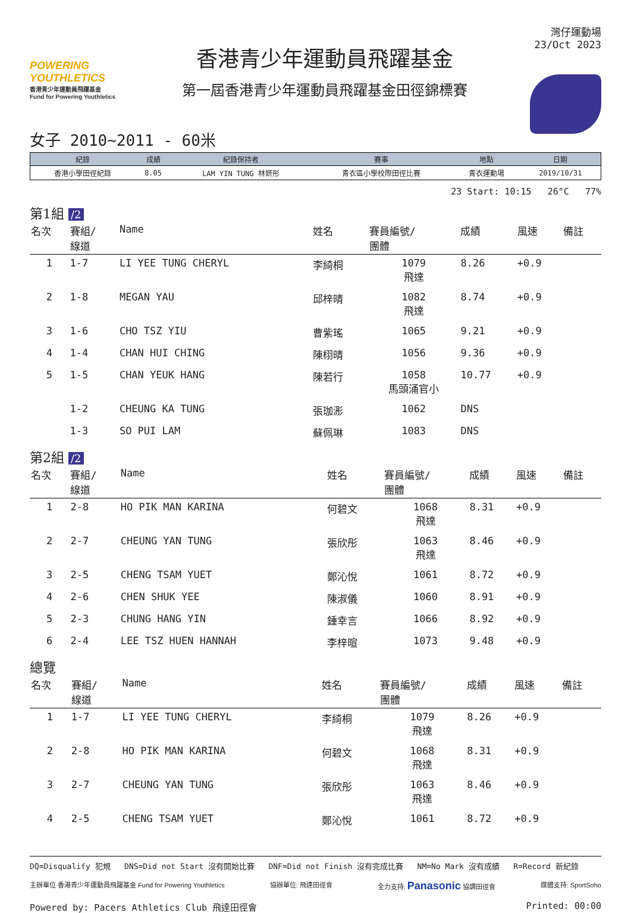POWERING YOUTHLETICS
香港青少年運動員飛躍基金
Fund for Powering Youthletics
香港青少年運動員飛躍基金
第一屆香港青少年運動員飛躍基金田徑錦標賽
灣仔運動場
23/Oct 2023
女子 2010~2011 - 60米
| 紀錄 | 成績 | 紀錄保持者 | 賽事 | 地點 | 日期 |
| --- | --- | --- | --- | --- | --- |
| 香港小學田徑紀錄 | 8.05 | LAM YIN TUNG 林妍彤 | 青衣區小學校際田徑比賽 | 青衣運動場 | 2019/10/31 |
23 Start: 10:15 26°C 77%
第1組 /2
| 名次 | 賽組/ 線道 | Name | 姓名 | 賽員編號/ 團體 | 成績 | 風速 | 備註 |
| --- | --- | --- | --- | --- | --- | --- | --- |
| 1 | 1-7 | LI YEE TUNG CHERYL | 李綺桐 | 1079 飛達 | 8.26 | +0.9 | |
| 2 | 1-8 | MEGAN YAU | 邱梓晴 | 1082 飛達 | 8.74 | +0.9 | |
| 3 | 1-6 | CHO TSZ YIU | 曹紫瑤 | 1065 | 9.21 | +0.9 | |
| 4 | 1-4 | CHAN HUI CHING | 陳栩晴 | 1056 | 9.36 | +0.9 | |
| 5 | 1-5 | CHAN YEUK HANG | 陳若行 | 1058 馬頭涌官小 | 10.77 | +0.9 | |
| | 1-2 | CHEUNG KA TUNG | 張珈浵 | 1062 | DNS | | |
| | 1-3 | SO PUI LAM | 蘇佩琳 | 1083 | DNS | | |
第2組 /2
| 名次 | 賽組/ 線道 | Name | 姓名 | 賽員編號/ 團體 | 成績 | 風速 | 備註 |
| --- | --- | --- | --- | --- | --- | --- | --- |
| 1 | 2-8 | HO PIK MAN KARINA | 何碧文 | 1068 飛達 | 8.31 | +0.9 | |
| 2 | 2-7 | CHEUNG YAN TUNG | 張欣彤 | 1063 飛達 | 8.46 | +0.9 | |
| 3 | 2-5 | CHENG TSAM YUET | 鄭沁悅 | 1061 | 8.72 | +0.9 | |
| 4 | 2-6 | CHEN SHUK YEE | 陳淑儀 | 1060 | 8.91 | +0.9 | |
| 5 | 2-3 | CHUNG HANG YIN | 鍾幸言 | 1066 | 8.92 | +0.9 | |
| 6 | 2-4 | LEE TSZ HUEN HANNAH | 李梓暄 | 1073 | 9.48 | +0.9 | |
總覽
| 名次 | 賽組/ 線道 | Name | 姓名 | 賽員編號/ 團體 | 成績 | 風速 | 備註 |
| --- | --- | --- | --- | --- | --- | --- | --- |
| 1 | 1-7 | LI YEE TUNG CHERYL | 李綺桐 | 1079 飛達 | 8.26 | +0.9 | |
| 2 | 2-8 | HO PIK MAN KARINA | 何碧文 | 1068 飛達 | 8.31 | +0.9 | |
| 3 | 2-7 | CHEUNG YAN TUNG | 張欣彤 | 1063 飛達 | 8.46 | +0.9 | |
| 4 | 2-5 | CHENG TSAM YUET | 鄭沁悅 | 1061 | 8.72 | +0.9 | |
DQ=Disqualify 犯規 DNS=Did not Start 沒有開始比賽 DNF=Did not Finish 沒有完成比賽 NM=No Mark 沒有成績 R=Record 新紀錄
主辦單位 香港青少年運動員飛躍基金 Fund for Powering Youthletics 協辦單位: 飛達田徑會 全力支持: Panasonic 協調田徑會 媒體支持: SportSoho
Powered by: Pacers Athletics Club 飛達田徑會 Printed: 00:00